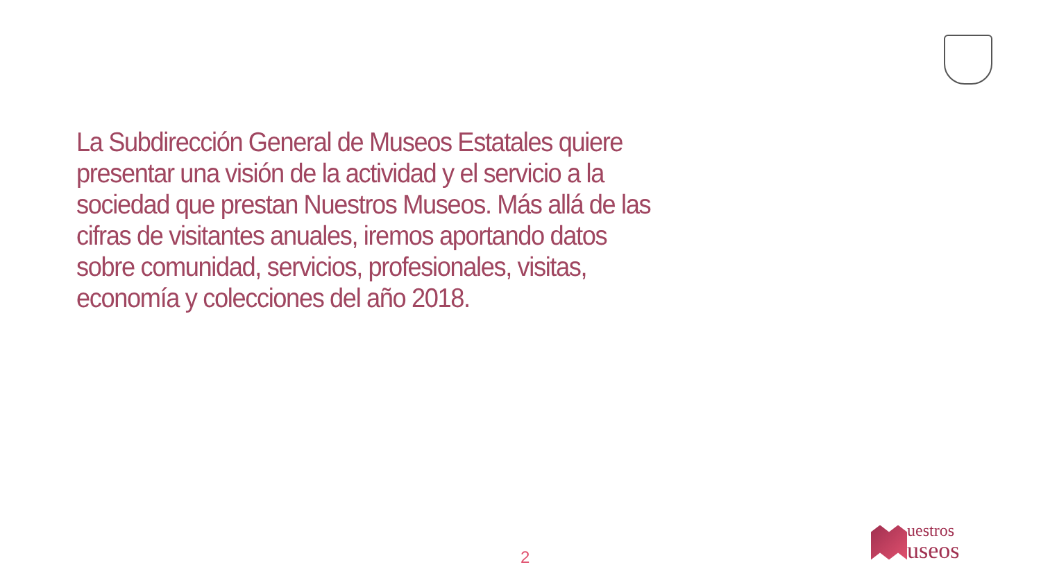La Subdirección General de Museos Estatales quiere presentar una visión de la actividad y el servicio a la sociedad que prestan Nuestros Museos. Más allá de las cifras de visitantes anuales, iremos aportando datos sobre comunidad, servicios, profesionales, visitas, economía y colecciones del año 2018.
2
uestros
useos